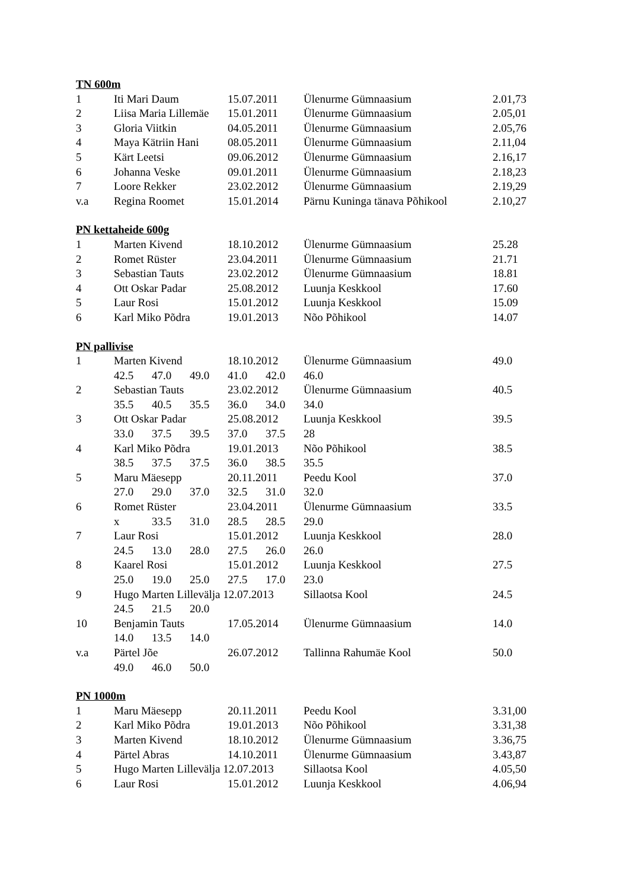TN 600m
| 1 | Iti Mari Daum | 15.07.2011 | Ülenurme Gümnaasium | 2.01,73 |
| 2 | Liisa Maria Lillemäe | 15.01.2011 | Ülenurme Gümnaasium | 2.05,01 |
| 3 | Gloria Viitkin | 04.05.2011 | Ülenurme Gümnaasium | 2.05,76 |
| 4 | Maya Kätriin Hani | 08.05.2011 | Ülenurme Gümnaasium | 2.11,04 |
| 5 | Kärt Leetsi | 09.06.2012 | Ülenurme Gümnaasium | 2.16,17 |
| 6 | Johanna Veske | 09.01.2011 | Ülenurme Gümnaasium | 2.18,23 |
| 7 | Loore Rekker | 23.02.2012 | Ülenurme Gümnaasium | 2.19,29 |
| v.a | Regina Roomet | 15.01.2014 | Pärnu Kuninga tänava Põhikool | 2.10,27 |
PN kettaheide 600g
| 1 | Marten Kivend | 18.10.2012 | Ülenurme Gümnaasium | 25.28 |
| 2 | Romet Rüster | 23.04.2011 | Ülenurme Gümnaasium | 21.71 |
| 3 | Sebastian Tauts | 23.02.2012 | Ülenurme Gümnaasium | 18.81 |
| 4 | Ott Oskar Padar | 25.08.2012 | Luunja Keskkool | 17.60 |
| 5 | Laur Rosi | 15.01.2012 | Luunja Keskkool | 15.09 |
| 6 | Karl Miko Põdra | 19.01.2013 | Nõo Põhikool | 14.07 |
PN pallivise
| 1 | Marten Kivend | 18.10.2012 | Ülenurme Gümnaasium | 49.0 |
| | 42.5 47.0 49.0 41.0 42.0 46.0 | | | |
| 2 | Sebastian Tauts | 23.02.2012 | Ülenurme Gümnaasium | 40.5 |
| | 35.5 40.5 35.5 36.0 34.0 34.0 | | | |
| 3 | Ott Oskar Padar | 25.08.2012 | Luunja Keskkool | 39.5 |
| | 33.0 37.5 39.5 37.0 37.5 28 | | | |
| 4 | Karl Miko Põdra | 19.01.2013 | Nõo Põhikool | 38.5 |
| | 38.5 37.5 37.5 36.0 38.5 35.5 | | | |
| 5 | Maru Mäesepp | 20.11.2011 | Peedu Kool | 37.0 |
| | 27.0 29.0 37.0 32.5 31.0 32.0 | | | |
| 6 | Romet Rüster | 23.04.2011 | Ülenurme Gümnaasium | 33.5 |
| | x 33.5 31.0 28.5 28.5 29.0 | | | |
| 7 | Laur Rosi | 15.01.2012 | Luunja Keskkool | 28.0 |
| | 24.5 13.0 28.0 27.5 26.0 26.0 | | | |
| 8 | Kaarel Rosi | 15.01.2012 | Luunja Keskkool | 27.5 |
| | 25.0 19.0 25.0 27.5 17.0 23.0 | | | |
| 9 | Hugo Marten Lillevälja 12.07.2013 | | Sillaotsa Kool | 24.5 |
| | 24.5 21.5 20.0 | | | |
| 10 | Benjamin Tauts | 17.05.2014 | Ülenurme Gümnaasium | 14.0 |
| | 14.0 13.5 14.0 | | | |
| v.a | Pärtel Jõe | 26.07.2012 | Tallinna Rahumäe Kool | 50.0 |
| | 49.0 46.0 50.0 | | | |
PN 1000m
| 1 | Maru Mäesepp | 20.11.2011 | Peedu Kool | 3.31,00 |
| 2 | Karl Miko Põdra | 19.01.2013 | Nõo Põhikool | 3.31,38 |
| 3 | Marten Kivend | 18.10.2012 | Ülenurme Gümnaasium | 3.36,75 |
| 4 | Pärtel Abras | 14.10.2011 | Ülenurme Gümnaasium | 3.43,87 |
| 5 | Hugo Marten Lillevälja 12.07.2013 | | Sillaotsa Kool | 4.05,50 |
| 6 | Laur Rosi | 15.01.2012 | Luunja Keskkool | 4.06,94 |